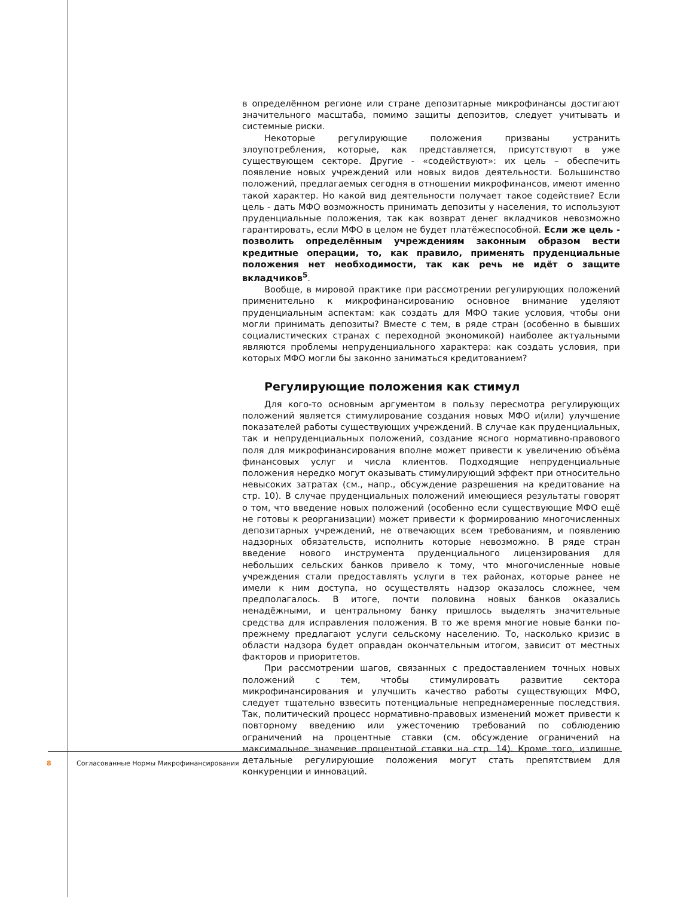в определённом регионе или стране депозитарные микрофинансы достигают значительного масштаба, помимо защиты депозитов, следует учитывать и системные риски.
Некоторые регулирующие положения призваны устранить злоупотребления, которые, как представляется, присутствуют в уже существующем секторе. Другие - «содействуют»: их цель – обеспечить появление новых учреждений или новых видов деятельности. Большинство положений, предлагаемых сегодня в отношении микрофинансов, имеют именно такой характер. Но какой вид деятельности получает такое содействие? Если цель - дать МФО возможность принимать депозиты у населения, то используют пруденциальные положения, так как возврат денег вкладчиков невозможно гарантировать, если МФО в целом не будет платёжеспособной. Если же цель - позволить определённым учреждениям законным образом вести кредитные операции, то, как правило, применять пруденциальные положения нет необходимости, так как речь не идёт о защите вкладчиков<sup>5</sup>.
Вообще, в мировой практике при рассмотрении регулирующих положений применительно к микрофинансированию основное внимание уделяют пруденциальным аспектам: как создать для МФО такие условия, чтобы они могли принимать депозиты? Вместе с тем, в ряде стран (особенно в бывших социалистических странах с переходной экономикой) наиболее актуальными являются проблемы непруденциального характера: как создать условия, при которых МФО могли бы законно заниматься кредитованием?
Регулирующие положения как стимул
Для кого-то основным аргументом в пользу пересмотра регулирующих положений является стимулирование создания новых МФО и(или) улучшение показателей работы существующих учреждений. В случае как пруденциальных, так и непруденциальных положений, создание ясного нормативно-правового поля для микрофинансирования вполне может привести к увеличению объёма финансовых услуг и числа клиентов. Подходящие непруденциальные положения нередко могут оказывать стимулирующий эффект при относительно невысоких затратах (см., напр., обсуждение разрешения на кредитование на стр. 10). В случае пруденциальных положений имеющиеся результаты говорят о том, что введение новых положений (особенно если существующие МФО ещё не готовы к реорганизации) может привести к формированию многочисленных депозитарных учреждений, не отвечающих всем требованиям, и появлению надзорных обязательств, исполнить которые невозможно. В ряде стран введение нового инструмента пруденциального лицензирования для небольших сельских банков привело к тому, что многочисленные новые учреждения стали предоставлять услуги в тех районах, которые ранее не имели к ним доступа, но осуществлять надзор оказалось сложнее, чем предполагалось. В итоге, почти половина новых банков оказались ненадёжными, и центральному банку пришлось выделять значительные средства для исправления положения. В то же время многие новые банки по-прежнему предлагают услуги сельскому населению. То, насколько кризис в области надзора будет оправдан окончательным итогом, зависит от местных факторов и приоритетов.
При рассмотрении шагов, связанных с предоставлением точных новых положений с тем, чтобы стимулировать развитие сектора микрофинансирования и улучшить качество работы существующих МФО, следует тщательно взвесить потенциальные непреднамеренные последствия. Так, политический процесс нормативно-правовых изменений может привести к повторному введению или ужесточению требований по соблюдению ограничений на процентные ставки (см. обсуждение ограничений на максимальное значение процентной ставки на стр. 14). Кроме того, излишне детальные регулирующие положения могут стать препятствием для конкуренции и инноваций.
8 Согласованные Нормы Микрофинансирования